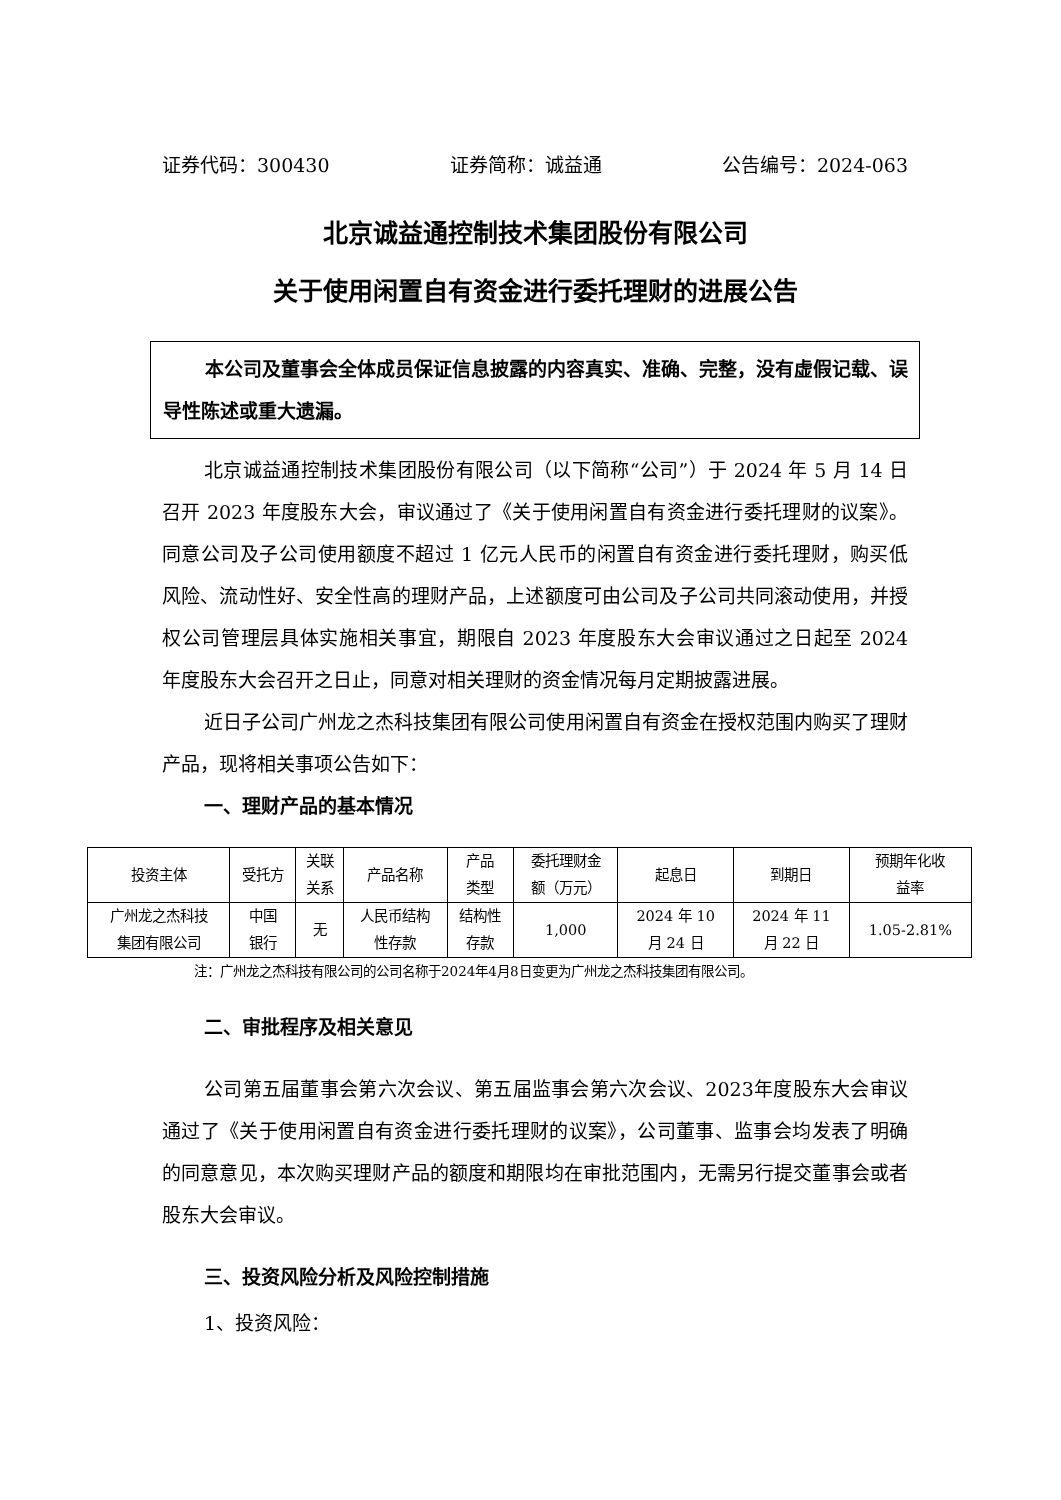证券代码：300430 证券简称：诚益通 公告编号：2024-063
北京诚益通控制技术集团股份有限公司
关于使用闲置自有资金进行委托理财的进展公告
本公司及董事会全体成员保证信息披露的内容真实、准确、完整，没有虚假记载、误导性陈述或重大遗漏。
北京诚益通控制技术集团股份有限公司（以下简称“公司”）于 2024 年 5 月 14 日召开 2023 年度股东大会，审议通过了《关于使用闲置自有资金进行委托理财的议案》。同意公司及子公司使用额度不超过 1 亿元人民币的闲置自有资金进行委托理财，购买低风险、流动性好、安全性高的理财产品，上述额度可由公司及子公司共同滚动使用，并授权公司管理层具体实施相关事宜，期限自 2023 年度股东大会审议通过之日起至 2024 年度股东大会召开之日止，同意对相关理财的资金情况每月定期披露进展。
近日子公司广州龙之杰科技集团有限公司使用闲置自有资金在授权范围内购买了理财产品，现将相关事项公告如下：
一、理财产品的基本情况
| 投资主体 | 受托方 | 关联 关系 | 产品名称 | 产品 类型 | 委托理财金 额（万元） | 起息日 | 到期日 | 预期年化收 益率 |
| --- | --- | --- | --- | --- | --- | --- | --- | --- |
| 广州龙之杰科技 集团有限公司 | 中国 银行 | 无 | 人民币结构 性存款 | 结构性 存款 | 1,000 | 2024 年 10 月 24 日 | 2024 年 11 月 22 日 | 1.05-2.81% |
注：广州龙之杰科技有限公司的公司名称于2024年4月8日变更为广州龙之杰科技集团有限公司。
二、审批程序及相关意见
公司第五届董事会第六次会议、第五届监事会第六次会议、2023年度股东大会审议通过了《关于使用闲置自有资金进行委托理财的议案》，公司董事、监事会均发表了明确的同意意见，本次购买理财产品的额度和期限均在审批范围内，无需另行提交董事会或者股东大会审议。
三、投资风险分析及风险控制措施
1、投资风险：